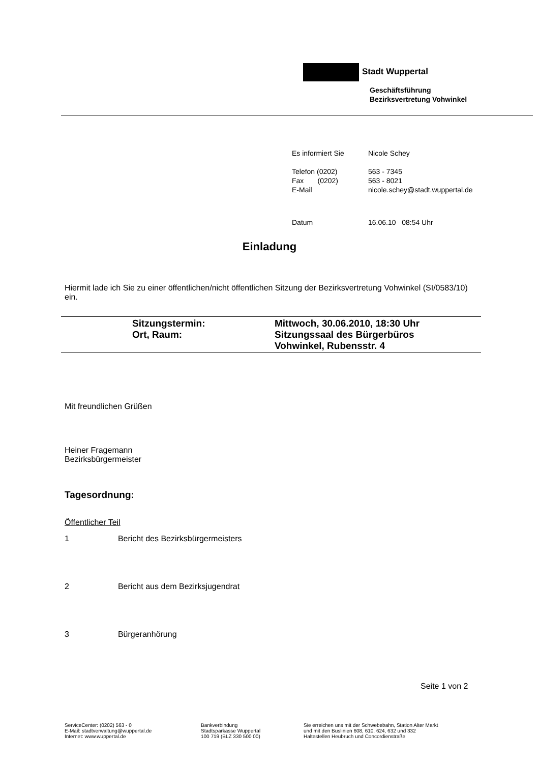Stadt Wuppertal
Geschäftsführung
Bezirksvertretung Vohwinkel
| Es informiert Sie | Nicole Schey |
| Telefon (0202) | 563 - 7345 |
| Fax (0202) | 563 - 8021 |
| E-Mail | nicole.schey@stadt.wuppertal.de |
| Datum | 16.06.10 08:54 Uhr |
Einladung
Hiermit lade ich Sie zu einer öffentlichen/nicht öffentlichen Sitzung der Bezirksvertretung Vohwinkel (SI/0583/10) ein.
| Sitzungstermin: | Mittwoch, 30.06.2010, 18:30 Uhr |
| Ort, Raum: | Sitzungssaal des Bürgerbüros Vohwinkel, Rubensstr. 4 |
Mit freundlichen Grüßen
Heiner Fragemann
Bezirksbürgermeister
Tagesordnung:
Öffentlicher Teil
1 Bericht des Bezirksbürgermeisters
2 Bericht aus dem Bezirksjugendrat
3 Bürgeranhörung
Seite 1 von 2
ServiceCenter: (0202) 563 - 0
E-Mail: stadtverwaltung@wuppertal.de
Internet: www.wuppertal.de
Bankverbindung
Stadtsparkasse Wuppertal
100 719 (BLZ 330 500 00)
Sie erreichen uns mit der Schwebebahn, Station Alter Markt
und mit den Buslinien 608, 610, 624, 632 und 332
Haltestellen Heubruch und Concordienstraße